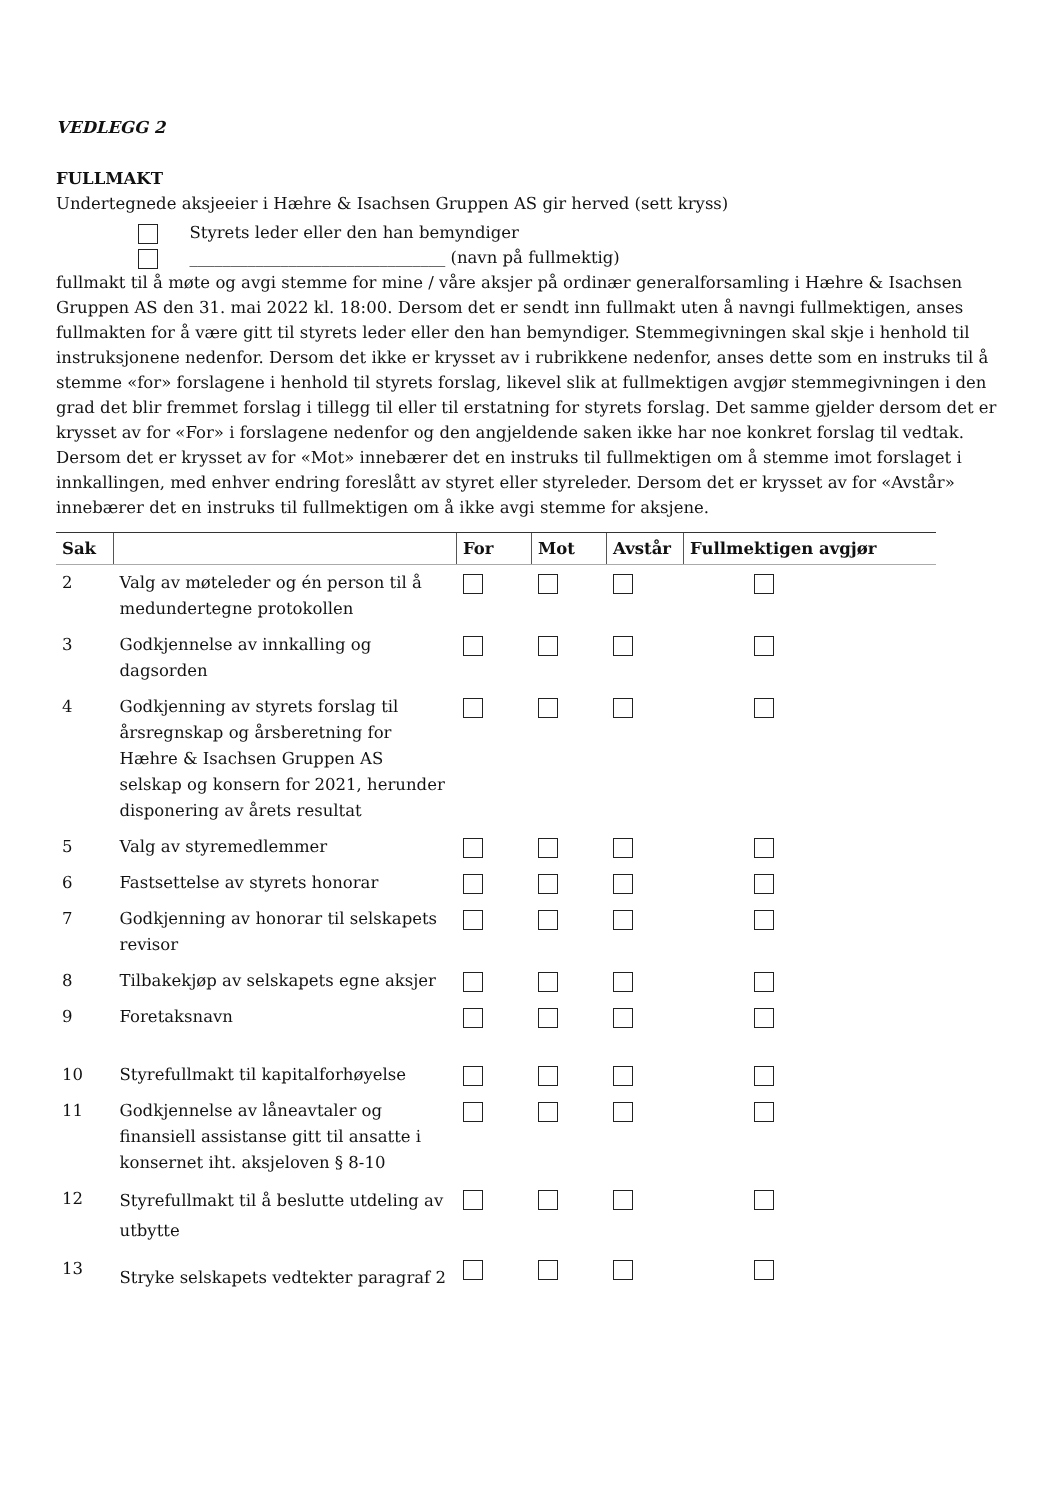VEDLEGG 2
FULLMAKT
Undertegnede aksjeeier i Hæhre & Isachsen Gruppen AS gir herved (sett kryss)
Styrets leder eller den han bemyndiger
_______________________________ (navn på fullmektig)
fullmakt til å møte og avgi stemme for mine / våre aksjer på ordinær generalforsamling i Hæhre & Isachsen Gruppen AS den 31. mai 2022 kl. 18:00. Dersom det er sendt inn fullmakt uten å navngi fullmektigen, anses fullmakten for å være gitt til styrets leder eller den han bemyndiger. Stemmegivningen skal skje i henhold til instruksjonene nedenfor. Dersom det ikke er krysset av i rubrikkene nedenfor, anses dette som en instruks til å stemme «for» forslagene i henhold til styrets forslag, likevel slik at fullmektigen avgjør stemmegivningen i den grad det blir fremmet forslag i tillegg til eller til erstatning for styrets forslag. Det samme gjelder dersom det er krysset av for «For» i forslagene nedenfor og den angjeldende saken ikke har noe konkret forslag til vedtak. Dersom det er krysset av for «Mot» innebærer det en instruks til fullmektigen om å stemme imot forslaget i innkallingen, med enhver endring foreslått av styret eller styreleder. Dersom det er krysset av for «Avstår» innebærer det en instruks til fullmektigen om å ikke avgi stemme for aksjene.
| Sak | | For | Mot | Avstår | Fullmektigen avgjør |
| --- | --- | --- | --- | --- | --- |
| 2 | Valg av møteleder og én person til å medundertegne protokollen | | | | |
| 3 | Godkjennelse av innkalling og dagsorden | | | | |
| 4 | Godkjenning av styrets forslag til årsregnskap og årsberetning for Hæhre & Isachsen Gruppen AS selskap og konsern for 2021, herunder disponering av årets resultat | | | | |
| 5 | Valg av styremedlemmer | | | | |
| 6 | Fastsettelse av styrets honorar | | | | |
| 7 | Godkjenning av honorar til selskapets revisor | | | | |
| 8 | Tilbakekjøp av selskapets egne aksjer | | | | |
| 9 | Foretaksnavn | | | | |
| 10 | Styrefullmakt til kapitalforhøyelse | | | | |
| 11 | Godkjennelse av låneavtaler og finansiell assistanse gitt til ansatte i konsernet iht. aksjeloven § 8-10 | | | | |
| 12 | Styrefullmakt til å beslutte utdeling av utbytte | | | | |
| 13 | Stryke selskapets vedtekter paragraf 2 | | | | |